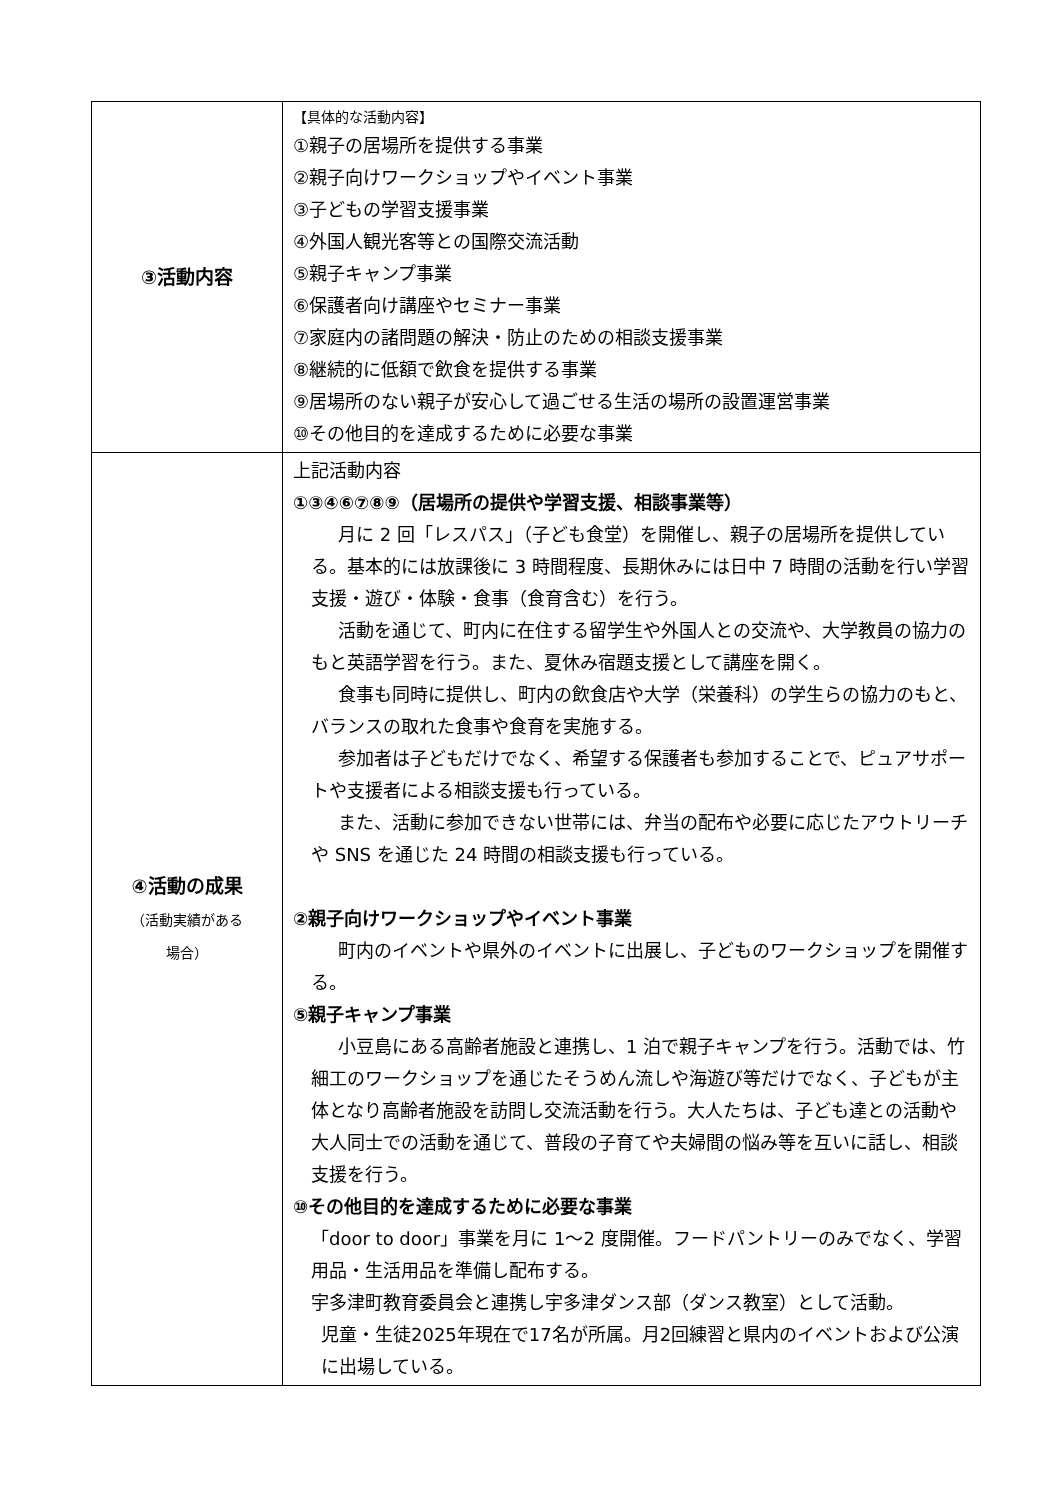| ③活動内容 | 【具体的な活動内容】 ①親子の居場所を提供する事業 ②親子向けワークショップやイベント事業 ③子どもの学習支援事業 ④外国人観光客等との国際交流活動 ⑤親子キャンプ事業 ⑥保護者向け講座やセミナー事業 ⑦家庭内の諸問題の解決・防止のための相談支援事業 ⑧継続的に低額で飲食を提供する事業 ⑨居場所のない親子が安心して過ごせる生活の場所の設置運営事業 ⑩その他目的を達成するために必要な事業 |
| ④活動の成果 （活動実績がある 場合） | 上記活動内容 ①③④⑥⑦⑧⑨（居場所の提供や学習支援、相談事業等） 月に 2 回「レスパス」（子ども食堂）を開催し、親子の居場所を提供している。基本的には放課後に 3 時間程度、長期休みには日中 7 時間の活動を行い学習支援・遊び・体験・食事（食育含む）を行う。 活動を通じて、町内に在住する留学生や外国人との交流や、大学教員の協力のもと英語学習を行う。また、夏休み宿題支援として講座を開く。 食事も同時に提供し、町内の飲食店や大学（栄養科）の学生らの協力のもと、バランスの取れた食事や食育を実施する。 参加者は子どもだけでなく、希望する保護者も参加することで、ピュアサポートや支援者による相談支援も行っている。 また、活動に参加できない世帯には、弁当の配布や必要に応じたアウトリーチや SNS を通じた 24 時間の相談支援も行っている。 ②親子向けワークショップやイベント事業 町内のイベントや県外のイベントに出展し、子どものワークショップを開催する。 ⑤親子キャンプ事業 小豆島にある高齢者施設と連携し、1 泊で親子キャンプを行う。活動では、竹細工のワークショップを通じたそうめん流しや海遊び等だけでなく、子どもが主体となり高齢者施設を訪問し交流活動を行う。大人たちは、子ども達との活動や大人同士での活動を通じて、普段の子育てや夫婦間の悩み等を互いに話し、相談支援を行う。 ⑩その他目的を達成するために必要な事業 「door to door」事業を月に 1～2 度開催。フードパントリーのみでなく、学習用品・生活用品を準備し配布する。 宇多津町教育委員会と連携し宇多津ダンス部（ダンス教室）として活動。 児童・生徒2025年現在で17名が所属。月2回練習と県内のイベントおよび公演に出場している。 |